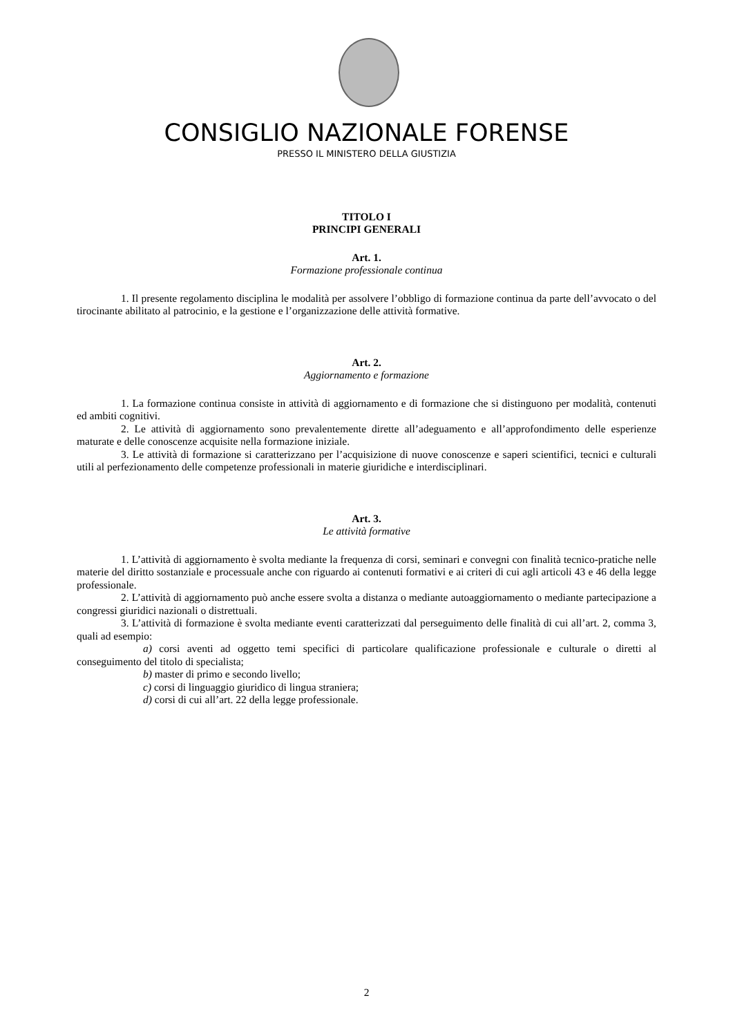CONSIGLIO NAZIONALE FORENSE
PRESSO IL MINISTERO DELLA GIUSTIZIA
TITOLO I
PRINCIPI GENERALI
Art. 1.
Formazione professionale continua
1. Il presente regolamento disciplina le modalità per assolvere l’obbligo di formazione continua da parte dell’avvocato o del tirocinante abilitato al patrocinio, e la gestione e l’organizzazione delle attività formative.
Art. 2.
Aggiornamento e formazione
1. La formazione continua consiste in attività di aggiornamento e di formazione che si distinguono per modalità, contenuti ed ambiti cognitivi.
2. Le attività di aggiornamento sono prevalentemente dirette all’adeguamento e all’approfondimento delle esperienze maturate e delle conoscenze acquisite nella formazione iniziale.
3. Le attività di formazione si caratterizzano per l’acquisizione di nuove conoscenze e saperi scientifici, tecnici e culturali utili al perfezionamento delle competenze professionali in materie giuridiche e interdisciplinari.
Art. 3.
Le attività formative
1. L’attività di aggiornamento è svolta mediante la frequenza di corsi, seminari e convegni con finalità tecnico-pratiche nelle materie del diritto sostanziale e processuale anche con riguardo ai contenuti formativi e ai criteri di cui agli articoli 43 e 46 della legge professionale.
2. L’attività di aggiornamento può anche essere svolta a distanza o mediante autoaggiornamento o mediante partecipazione a congressi giuridici nazionali o distrettuali.
3. L’attività di formazione è svolta mediante eventi caratterizzati dal perseguimento delle finalità di cui all’art. 2, comma 3, quali ad esempio:
a) corsi aventi ad oggetto temi specifici di particolare qualificazione professionale e culturale o diretti al conseguimento del titolo di specialista;
b) master di primo e secondo livello;
c) corsi di linguaggio giuridico di lingua straniera;
d) corsi di cui all’art. 22 della legge professionale.
2